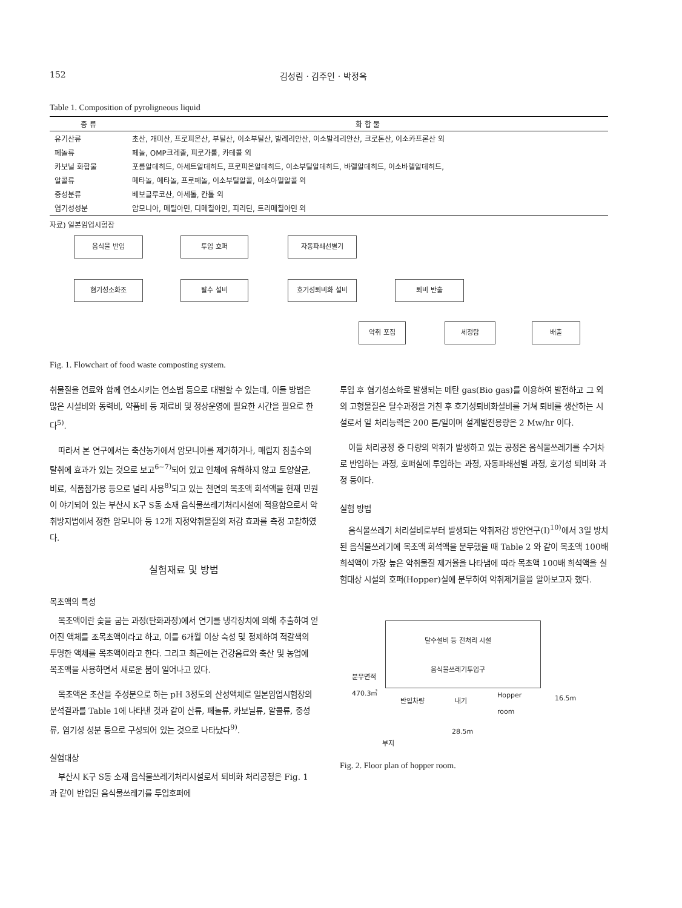152 김성림 · 김주인 · 박정옥
Table 1. Composition of pyroligneous liquid
| 종 류 | 화 합 물 |
| --- | --- |
| 유기산류 | 초산, 개미산, 프로피온산, 부틸산, 이소부틸산, 발레리안산, 이소발레리안산, 크로톤산, 이소카프론산 외 |
| 페놀류 | 페놀, OMP크레졸, 피로가롤, 카테콜 외 |
| 카보닐 화합물 | 포름알데히드, 아세트알데히드, 프로피온알데히드, 이소부틸알데히드, 바렐알데히드, 이소바렐알데히드, |
| 알콜류 | 메타놀, 에타놀, 프로페놀, 이소부틸알콜, 이소아밀알콜 외 |
| 중성분류 | 베보글루코산, 아세톨, 칸톨 외 |
| 염기성성분 | 암모니아, 메틸아민, 디메칠아민, 피리딘, 트리메칠아민 외 |
자료) 일본임업시험장
음식물 반입 투입 호퍼 자동파쇄선별기
혐기성소화조 탈수 설비 호기성퇴비화 설비 퇴비 반출
악취 포집 세정탑 배출
Fig. 1. Flowchart of food waste composting system.
취물질을 연료와 함께 연소시키는 연소법 등으로 대별할 수 있는데, 이들 방법은 많은 시설비와 동력비, 약품비 등 재료비 및 정상운영에 필요한 시간을 필요로 한다<sup>5)</sup>.
따라서 본 연구에서는 축산농가에서 암모니아를 제거하거나, 매립지 침출수의 탈취에 효과가 있는 것으로 보고<sup>6~7)</sup>되어 있고 인체에 유해하지 않고 토양살균, 비료, 식품첨가용 등으로 널리 사용<sup>8)</sup>되고 있는 천연의 목초액 희석액을 현재 민원이 야기되어 있는 부산시 K구 S동 소재 음식물쓰레기처리시설에 적용함으로서 악취방지법에서 정한 암모니아 등 12개 지정악취물질의 저감 효과를 측정 고찰하였다.
실험재료 및 방법
목초액의 특성
목초액이란 숯을 굽는 과정(탄화과정)에서 연기를 냉각장치에 의해 추출하여 얻어진 액체를 조목초액이라고 하고, 이를 6개월 이상 숙성 및 정제하여 적갈색의 투명한 액체를 목초액이라고 한다. 그리고 최근에는 건강음료와 축산 및 농업에 목초액을 사용하면서 새로운 붐이 일어나고 있다.
목초액은 초산을 주성분으로 하는 pH 3정도의 산성액체로 일본임업시험장의 분석결과를 Table 1에 나타낸 것과 같이 산류, 페놀류, 카보닐류, 알콜류, 중성류, 염기성 성분 등으로 구성되어 있는 것으로 나타났다<sup>9)</sup>.
실험대상
부산시 K구 S동 소재 음식물쓰레기처리시설로서 퇴비화 처리공정은 Fig. 1 과 같이 반입된 음식물쓰레기를 투입호퍼에
투입 후 혐기성소화로 발생되는 메탄 gas(Bio gas)를 이용하여 발전하고 그 외의 고형물질은 탈수과정을 거친 후 호기성퇴비화설비를 거쳐 퇴비를 생산하는 시설로서 일 처리능력은 200 톤/일이며 설계발전용량은 2 Mw/hr 이다.
이들 처리공정 중 다량의 악취가 발생하고 있는 공정은 음식물쓰레기를 수거차로 반입하는 과정, 호퍼실에 투입하는 과정, 자동파쇄선별 과정, 호기성 퇴비화 과정 등이다.
실험 방법
음식물쓰레기 처리설비로부터 발생되는 악취저감 방안연구(Ⅰ)<sup>10)</sup>에서 3일 방치된 음식물쓰레기에 목초액 희석액을 분무했을 때 Table 2 와 같이 목초액 100배 희석액이 가장 높은 악취물질 제거율을 나타냄에 따라 목초액 100배 희석액을 실험대상 시설의 호퍼(Hopper)실에 분무하여 악취제거율을 알아보고자 했다.
탈수설비 등 전처리 시설
음식물쓰레기투입구
분무면적
470.3㎡
반입차량 내기
Hopper
room
16.5m
28.5m
부지
Fig. 2. Floor plan of hopper room.